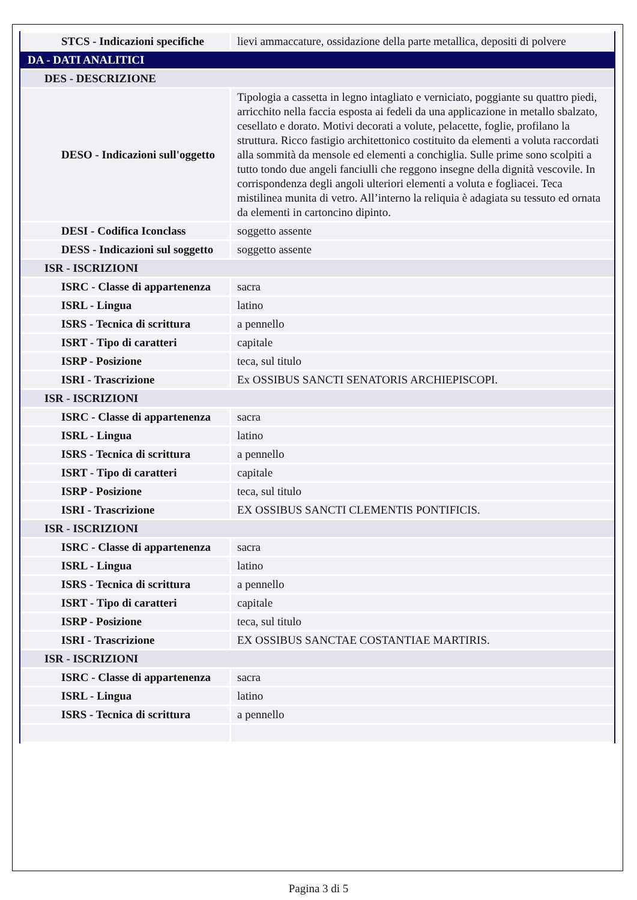| STCS - Indicazioni specifiche | lievi ammaccature, ossidazione della parte metallica, depositi di polvere |
| DA - DATI ANALITICI | |
| DES - DESCRIZIONE | |
| DESO - Indicazioni sull'oggetto | Tipologia a cassetta in legno intagliato e verniciato, poggiante su quattro piedi, arricchito nella faccia esposta ai fedeli da una applicazione in metallo sbalzato, cesellato e dorato. Motivi decorati a volute, pelacette, foglie, profilano la struttura. Ricco fastigio architettonico costituito da elementi a voluta raccordati alla sommità da mensole ed elementi a conchiglia. Sulle prime sono scolpiti a tutto tondo due angeli fanciulli che reggono insegne della dignità vescovile. In corrispondenza degli angoli ulteriori elementi a voluta e fogliacei. Teca mistilinea munita di vetro. All’interno la reliquia è adagiata su tessuto ed ornata da elementi in cartoncino dipinto. |
| DESI - Codifica Iconclass | soggetto assente |
| DESS - Indicazioni sul soggetto | soggetto assente |
| ISR - ISCRIZIONI | |
| ISRC - Classe di appartenenza | sacra |
| ISRL - Lingua | latino |
| ISRS - Tecnica di scrittura | a pennello |
| ISRT - Tipo di caratteri | capitale |
| ISRP - Posizione | teca, sul titulo |
| ISRI - Trascrizione | Ex OSSIBUS SANCTI SENATORIS ARCHIEPISCOPI. |
| ISR - ISCRIZIONI | |
| ISRC - Classe di appartenenza | sacra |
| ISRL - Lingua | latino |
| ISRS - Tecnica di scrittura | a pennello |
| ISRT - Tipo di caratteri | capitale |
| ISRP - Posizione | teca, sul titulo |
| ISRI - Trascrizione | EX OSSIBUS SANCTI CLEMENTIS PONTIFICIS. |
| ISR - ISCRIZIONI | |
| ISRC - Classe di appartenenza | sacra |
| ISRL - Lingua | latino |
| ISRS - Tecnica di scrittura | a pennello |
| ISRT - Tipo di caratteri | capitale |
| ISRP - Posizione | teca, sul titulo |
| ISRI - Trascrizione | EX OSSIBUS SANCTAE COSTANTIAE MARTIRIS. |
| ISR - ISCRIZIONI | |
| ISRC - Classe di appartenenza | sacra |
| ISRL - Lingua | latino |
| ISRS - Tecnica di scrittura | a pennello |
Pagina 3 di 5